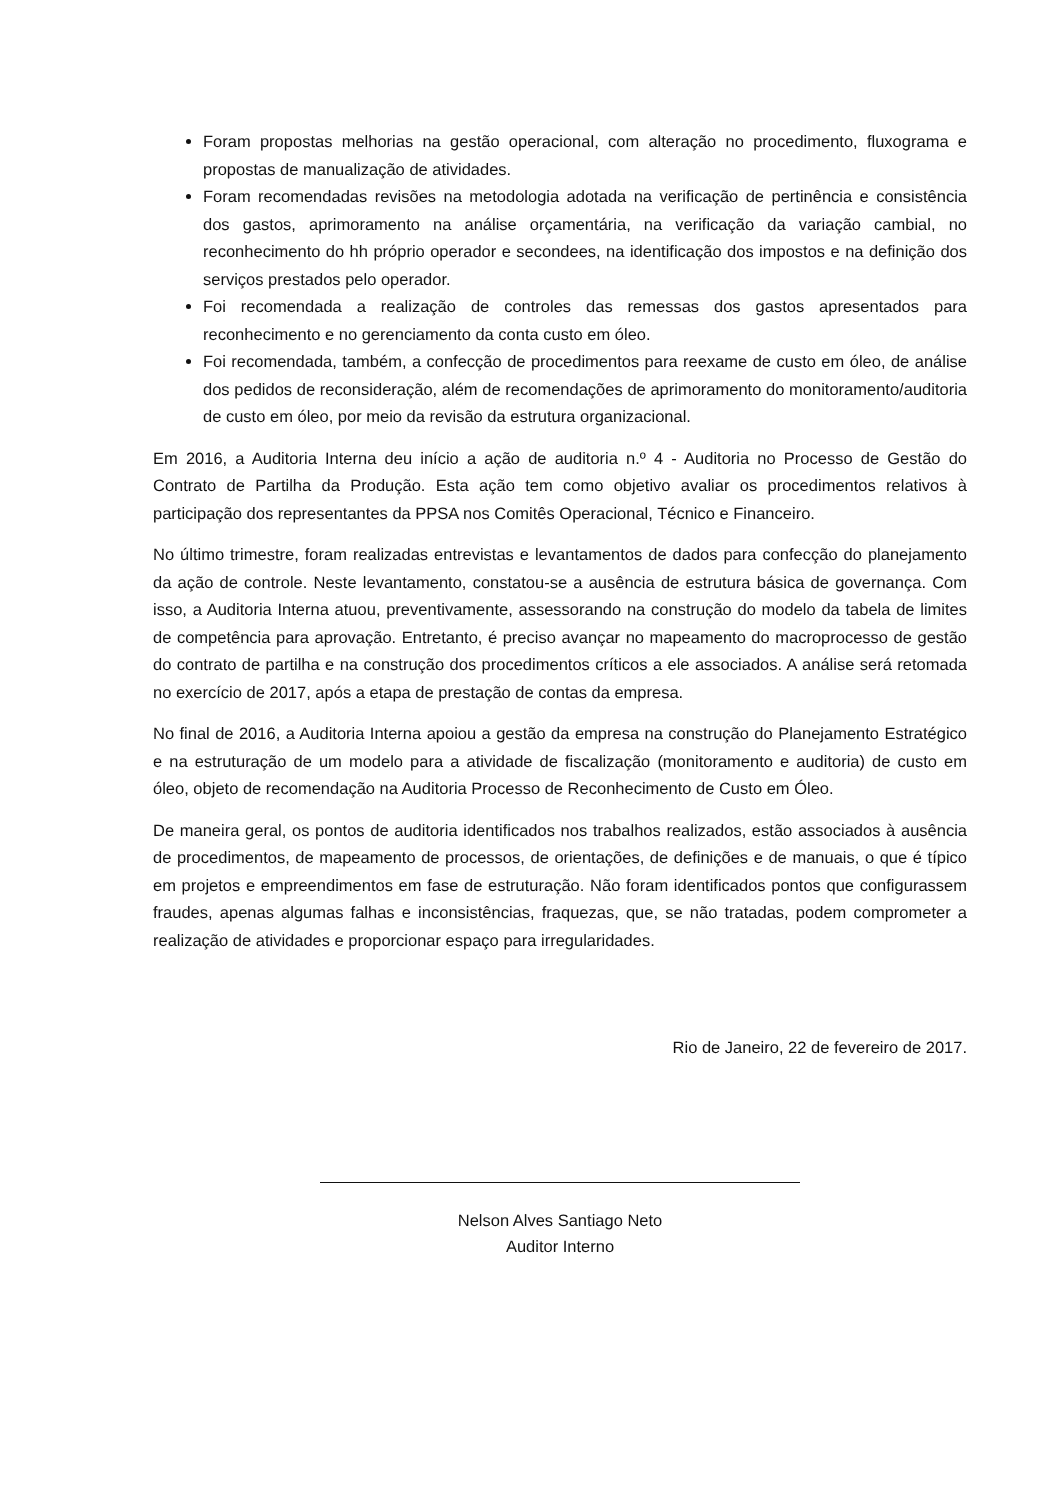Foram propostas melhorias na gestão operacional, com alteração no procedimento, fluxograma e propostas de manualização de atividades.
Foram recomendadas revisões na metodologia adotada na verificação de pertinência e consistência dos gastos, aprimoramento na análise orçamentária, na verificação da variação cambial, no reconhecimento do hh próprio operador e secondees, na identificação dos impostos e na definição dos serviços prestados pelo operador.
Foi recomendada a realização de controles das remessas dos gastos apresentados para reconhecimento e no gerenciamento da conta custo em óleo.
Foi recomendada, também, a confecção de procedimentos para reexame de custo em óleo, de análise dos pedidos de reconsideração, além de recomendações de aprimoramento do monitoramento/auditoria de custo em óleo, por meio da revisão da estrutura organizacional.
Em 2016, a Auditoria Interna deu início a ação de auditoria n.º 4 - Auditoria no Processo de Gestão do Contrato de Partilha da Produção. Esta ação tem como objetivo avaliar os procedimentos relativos à participação dos representantes da PPSA nos Comitês Operacional, Técnico e Financeiro.
No último trimestre, foram realizadas entrevistas e levantamentos de dados para confecção do planejamento da ação de controle. Neste levantamento, constatou-se a ausência de estrutura básica de governança. Com isso, a Auditoria Interna atuou, preventivamente, assessorando na construção do modelo da tabela de limites de competência para aprovação. Entretanto, é preciso avançar no mapeamento do macroprocesso de gestão do contrato de partilha e na construção dos procedimentos críticos a ele associados. A análise será retomada no exercício de 2017, após a etapa de prestação de contas da empresa.
No final de 2016, a Auditoria Interna apoiou a gestão da empresa na construção do Planejamento Estratégico e na estruturação de um modelo para a atividade de fiscalização (monitoramento e auditoria) de custo em óleo, objeto de recomendação na Auditoria Processo de Reconhecimento de Custo em Óleo.
De maneira geral, os pontos de auditoria identificados nos trabalhos realizados, estão associados à ausência de procedimentos, de mapeamento de processos, de orientações, de definições e de manuais, o que é típico em projetos e empreendimentos em fase de estruturação. Não foram identificados pontos que configurassem fraudes, apenas algumas falhas e inconsistências, fraquezas, que, se não tratadas, podem comprometer a realização de atividades e proporcionar espaço para irregularidades.
Rio de Janeiro, 22 de fevereiro de 2017.
Nelson Alves Santiago Neto
Auditor Interno